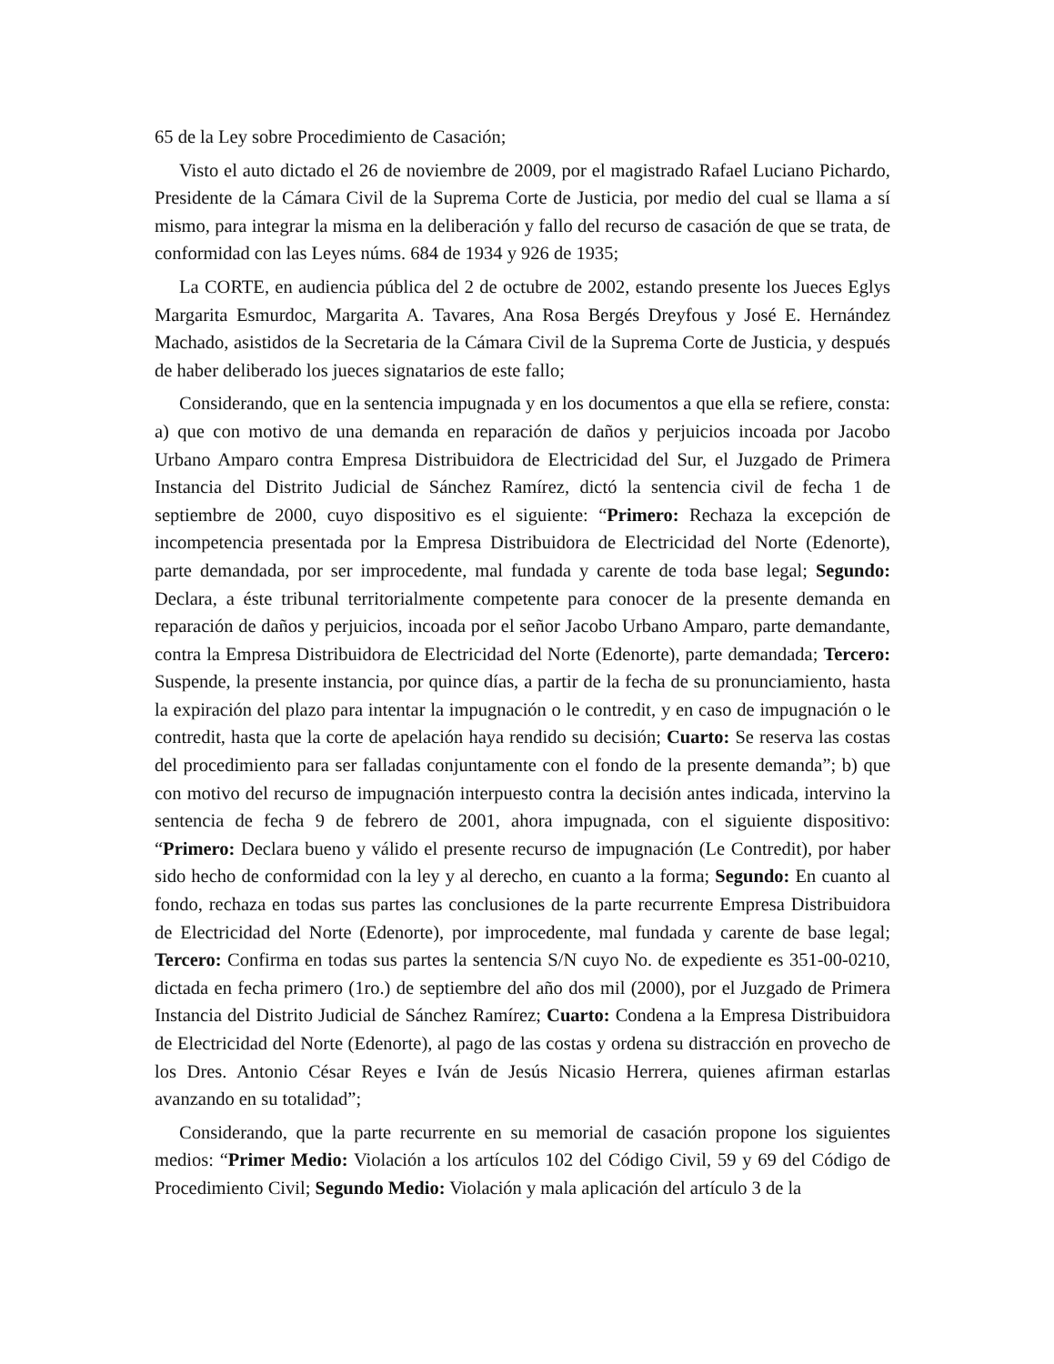65 de la Ley sobre Procedimiento de Casación;
Visto el auto dictado el 26 de noviembre de 2009, por el magistrado Rafael Luciano Pichardo, Presidente de la Cámara Civil de la Suprema Corte de Justicia, por medio del cual se llama a sí mismo, para integrar la misma en la deliberación y fallo del recurso de casación de que se trata, de conformidad con las Leyes núms. 684 de 1934 y 926 de 1935;
La CORTE, en audiencia pública del 2 de octubre de 2002, estando presente los Jueces Eglys Margarita Esmurdoc, Margarita A. Tavares, Ana Rosa Bergés Dreyfous y José E. Hernández Machado, asistidos de la Secretaria de la Cámara Civil de la Suprema Corte de Justicia, y después de haber deliberado los jueces signatarios de este fallo;
Considerando, que en la sentencia impugnada y en los documentos a que ella se refiere, consta: a) que con motivo de una demanda en reparación de daños y perjuicios incoada por Jacobo Urbano Amparo contra Empresa Distribuidora de Electricidad del Sur, el Juzgado de Primera Instancia del Distrito Judicial de Sánchez Ramírez, dictó la sentencia civil de fecha 1 de septiembre de 2000, cuyo dispositivo es el siguiente: “Primero: Rechaza la excepción de incompetencia presentada por la Empresa Distribuidora de Electricidad del Norte (Edenorte), parte demandada, por ser improcedente, mal fundada y carente de toda base legal; Segundo: Declara, a éste tribunal territorialmente competente para conocer de la presente demanda en reparación de daños y perjuicios, incoada por el señor Jacobo Urbano Amparo, parte demandante, contra la Empresa Distribuidora de Electricidad del Norte (Edenorte), parte demandada; Tercero: Suspende, la presente instancia, por quince días, a partir de la fecha de su pronunciamiento, hasta la expiración del plazo para intentar la impugnación o le contredit, y en caso de impugnación o le contredit, hasta que la corte de apelación haya rendido su decisión; Cuarto: Se reserva las costas del procedimiento para ser falladas conjuntamente con el fondo de la presente demanda”; b) que con motivo del recurso de impugnación interpuesto contra la decisión antes indicada, intervino la sentencia de fecha 9 de febrero de 2001, ahora impugnada, con el siguiente dispositivo: “Primero: Declara bueno y válido el presente recurso de impugnación (Le Contredit), por haber sido hecho de conformidad con la ley y al derecho, en cuanto a la forma; Segundo: En cuanto al fondo, rechaza en todas sus partes las conclusiones de la parte recurrente Empresa Distribuidora de Electricidad del Norte (Edenorte), por improcedente, mal fundada y carente de base legal; Tercero: Confirma en todas sus partes la sentencia S/N cuyo No. de expediente es 351-00-0210, dictada en fecha primero (1ro.) de septiembre del año dos mil (2000), por el Juzgado de Primera Instancia del Distrito Judicial de Sánchez Ramírez; Cuarto: Condena a la Empresa Distribuidora de Electricidad del Norte (Edenorte), al pago de las costas y ordena su distracción en provecho de los Dres. Antonio César Reyes e Iván de Jesús Nicasio Herrera, quienes afirman estarlas avanzando en su totalidad”;
Considerando, que la parte recurrente en su memorial de casación propone los siguientes medios: “Primer Medio: Violación a los artículos 102 del Código Civil, 59 y 69 del Código de Procedimiento Civil; Segundo Medio: Violación y mala aplicación del artículo 3 de la